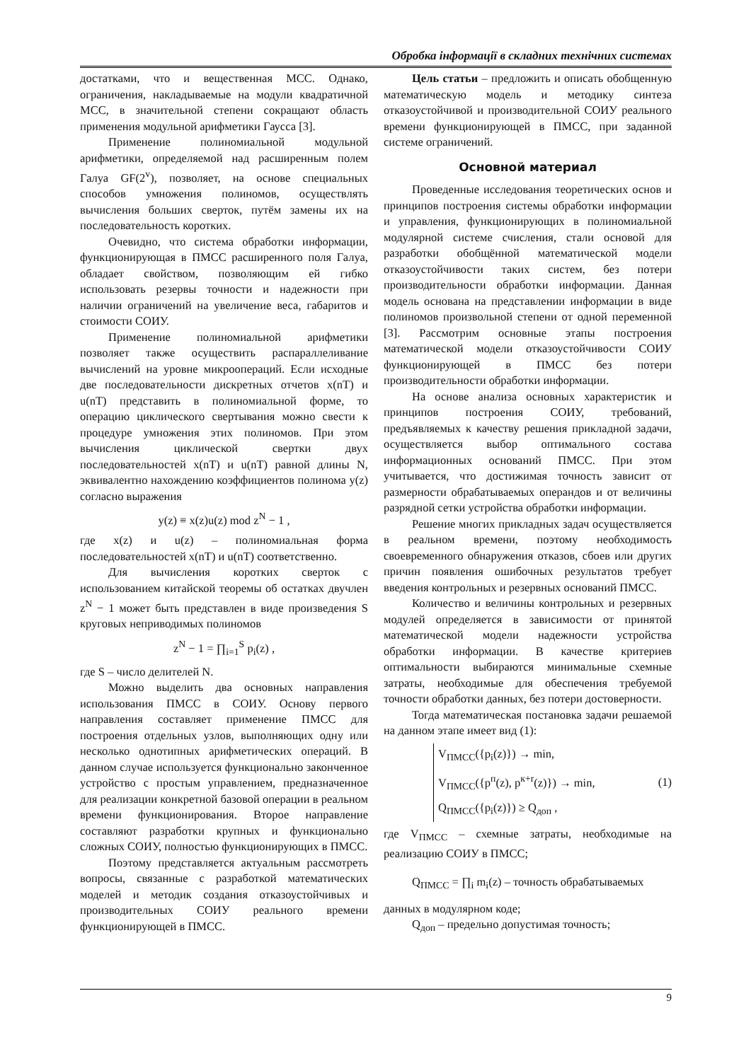Обробка інформації в складних технічних системах
достатками, что и вещественная МСС. Однако, ограничения, накладываемые на модули квадратичной МСС, в значительной степени сокращают область применения модульной арифметики Гаусса [3].
Применение полиномиальной модульной арифметики, определяемой над расширенным полем Галуа GF(2<sup>v</sup>), позволяет, на основе специальных способов умножения полиномов, осуществлять вычисления больших сверток, путём замены их на последовательность коротких.
Очевидно, что система обработки информации, функционирующая в ПМСС расширенного поля Галуа, обладает свойством, позволяющим ей гибко использовать резервы точности и надежности при наличии ограничений на увеличение веса, габаритов и стоимости СОИУ.
Применение полиномиальной арифметики позволяет также осуществить распараллеливание вычислений на уровне микроопераций. Если исходные две последовательности дискретных отчетов x(nT) и u(nT) представить в полиномиальной форме, то операцию циклического свертывания можно свести к процедуре умножения этих полиномов. При этом вычисления циклической свертки двух последовательностей x(nT) и u(nT) равной длины N, эквивалентно нахождению коэффициентов полинома y(z) согласно выражения
y(z) ≡ x(z)u(z) mod z<sup>N</sup> − 1 ,
где x(z) и u(z) – полиномиальная форма последовательностей x(nT) и u(nT) соответственно.
Для вычисления коротких сверток с использованием китайской теоремы об остатках двучлен z<sup>N</sup> − 1 может быть представлен в виде произведения S круговых неприводимых полиномов
z<sup>N</sup> − 1 = ∏<sub>i=1</sub><sup>S</sup> p<sub>i</sub>(z) ,
где S – число делителей N.
Можно выделить два основных направления использования ПМСС в СОИУ. Основу первого направления составляет применение ПМСС для построения отдельных узлов, выполняющих одну или несколько однотипных арифметических операций. В данном случае используется функционально законченное устройство с простым управлением, предназначенное для реализации конкретной базовой операции в реальном времени функционирования. Второе направление составляют разработки крупных и функционально сложных СОИУ, полностью функционирующих в ПМСС.
Поэтому представляется актуальным рассмотреть вопросы, связанные с разработкой математических моделей и методик создания отказоустойчивых и производительных СОИУ реального времени функционирующей в ПМСС.
Цель статьи – предложить и описать обобщенную математическую модель и методику синтеза отказоустойчивой и производительной СОИУ реального времени функционирующей в ПМСС, при заданной системе ограничений.
Основной материал
Проведенные исследования теоретических основ и принципов построения системы обработки информации и управления, функционирующих в полиномиальной модулярной системе счисления, стали основой для разработки обобщённой математической модели отказоустойчивости таких систем, без потери производительности обработки информации. Данная модель основана на представлении информации в виде полиномов произвольной степени от одной переменной [3]. Рассмотрим основные этапы построения математической модели отказоустойчивости СОИУ функционирующей в ПМСС без потери производительности обработки информации.
На основе анализа основных характеристик и принципов построения СОИУ, требований, предъявляемых к качеству решения прикладной задачи, осуществляется выбор оптимального состава информационных оснований ПМСС. При этом учитывается, что достижимая точность зависит от размерности обрабатываемых операндов и от величины разрядной сетки устройства обработки информации.
Решение многих прикладных задач осуществляется в реальном времени, поэтому необходимость своевременного обнаружения отказов, сбоев или других причин появления ошибочных результатов требует введения контрольных и резервных оснований ПМСС.
Количество и величины контрольных и резервных модулей определяется в зависимости от принятой математической модели надежности устройства обработки информации. В качестве критериев оптимальности выбираются минимальные схемные затраты, необходимые для обеспечения требуемой точности обработки данных, без потери достоверности.
Тогда математическая постановка задачи решаемой на данном этапе имеет вид (1):
V<sub>ПМСС</sub>({p<sub>i</sub>(z)}) → min,
V<sub>ПМСС</sub>({p<sup>п</sup>(z), p<sup>к+r</sup>(z)}) → min,
Q<sub>ПМСС</sub>({p<sub>i</sub>(z)}) ≥ Q<sub>доп</sub> ,
(1)
где V<sub>ПМСС</sub> – схемные затраты, необходимые на реализацию СОИУ в ПМСС;
Q<sub>ПМСС</sub> = ∏<sub>i</sub> m<sub>i</sub>(z) – точность обрабатываемых
данных в модулярном коде;
Q<sub>доп</sub> – предельно допустимая точность;
9